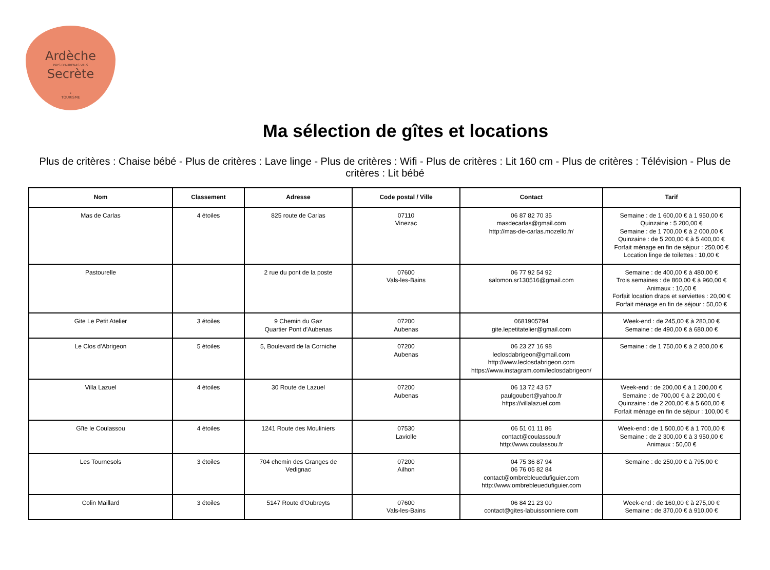Ardèche
PAYS D'AUBENAS VALS
Secrète
•
TOURISME
Ma sélection de gîtes et locations
Plus de critères : Chaise bébé - Plus de critères : Lave linge - Plus de critères : Wifi - Plus de critères : Lit 160 cm - Plus de critères : Télévision - Plus de critères : Lit bébé
| Nom | Classement | Adresse | Code postal / Ville | Contact | Tarif |
| --- | --- | --- | --- | --- | --- |
| Mas de Carlas | 4 étoiles | 825 route de Carlas | 07110 Vinezac | 06 87 82 70 35 masdecarlas@gmail.com http://mas-de-carlas.mozello.fr/ | Semaine : de 1 600,00 € à 1 950,00 € Quinzaine : 5 200,00 € Semaine : de 1 700,00 € à 2 000,00 € Quinzaine : de 5 200,00 € à 5 400,00 € Forfait ménage en fin de séjour : 250,00 € Location linge de toilettes : 10,00 € |
| Pastourelle | | 2 rue du pont de la poste | 07600 Vals-les-Bains | 06 77 92 54 92 salomon.sr130516@gmail.com | Semaine : de 400,00 € à 480,00 € Trois semaines : de 860,00 € à 960,00 € Animaux : 10,00 € Forfait location draps et serviettes : 20,00 € Forfait ménage en fin de séjour : 50,00 € |
| Gite Le Petit Atelier | 3 étoiles | 9 Chemin du Gaz Quartier Pont d'Aubenas | 07200 Aubenas | 0681905794 gite.lepetitatelier@gmail.com | Week-end : de 245,00 € à 280,00 € Semaine : de 490,00 € à 680,00 € |
| Le Clos d'Abrigeon | 5 étoiles | 5, Boulevard de la Corniche | 07200 Aubenas | 06 23 27 16 98 leclosdabrigeon@gmail.com http://www.leclosdabrigeon.com https://www.instagram.com/leclosdabrigeon/ | Semaine : de 1 750,00 € à 2 800,00 € |
| Villa Lazuel | 4 étoiles | 30 Route de Lazuel | 07200 Aubenas | 06 13 72 43 57 paulgoubert@yahoo.fr https://villalazuel.com | Week-end : de 200,00 € à 1 200,00 € Semaine : de 700,00 € à 2 200,00 € Quinzaine : de 2 200,00 € à 5 600,00 € Forfait ménage en fin de séjour : 100,00 € |
| Gîte le Coulassou | 4 étoiles | 1241 Route des Mouliniers | 07530 Laviolle | 06 51 01 11 86 contact@coulassou.fr http://www.coulassou.fr | Week-end : de 1 500,00 € à 1 700,00 € Semaine : de 2 300,00 € à 3 950,00 € Animaux : 50,00 € |
| Les Tournesols | 3 étoiles | 704 chemin des Granges de Vedignac | 07200 Ailhon | 04 75 36 87 94 06 76 05 82 84 contact@ombrebleuedufiguier.com http://www.ombrebleuedufiguier.com | Semaine : de 250,00 € à 795,00 € |
| Colin Maillard | 3 étoiles | 5147 Route d'Oubreyts | 07600 Vals-les-Bains | 06 84 21 23 00 contact@gites-labuissonniere.com | Week-end : de 160,00 € à 275,00 € Semaine : de 370,00 € à 910,00 € |